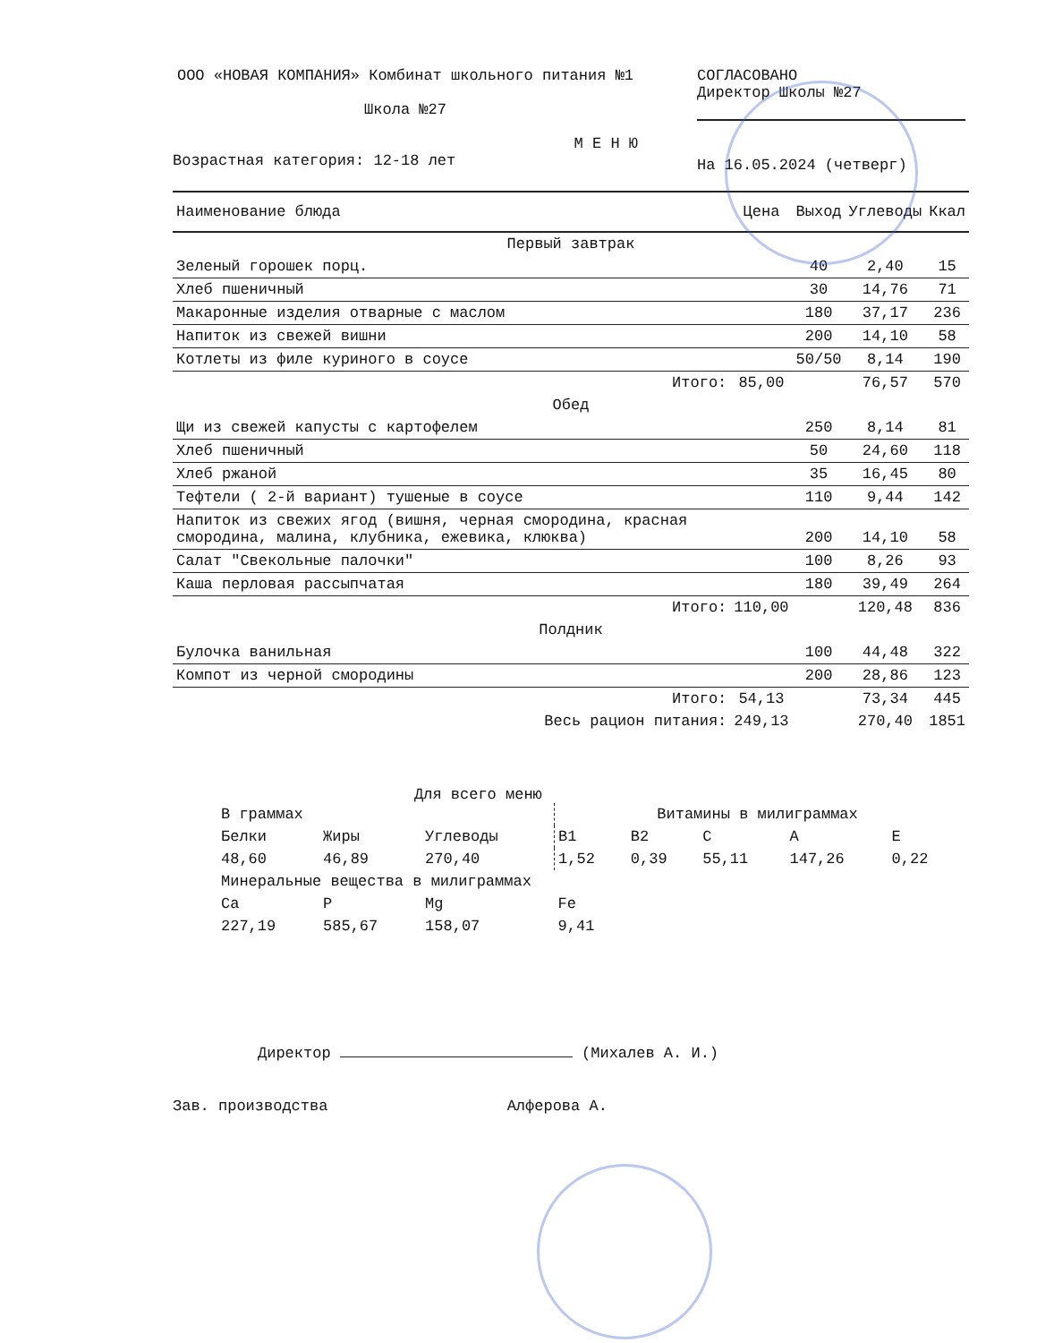ООО «НОВАЯ КОМПАНИЯ» Комбинат школьного питания №1
Школа №27
М Е Н Ю
Возрастная категория: 12-18 лет
СОГЛАСОВАНО
Директор Школы №27
На 16.05.2024 (четверг)
| Наименование блюда | Цена | Выход | Углеводы | Ккал |
| --- | --- | --- | --- | --- |
| Первый завтрак | | | | |
| Зеленый горошек порц. | | 40 | 2,40 | 15 |
| Хлеб пшеничный | | 30 | 14,76 | 71 |
| Макаронные изделия отварные с маслом | | 180 | 37,17 | 236 |
| Напиток из свежей вишни | | 200 | 14,10 | 58 |
| Котлеты из филе куриного в соусе | | 50/50 | 8,14 | 190 |
| Итого: | 85,00 | | 76,57 | 570 |
| Обед | | | | |
| Щи из свежей капусты с картофелем | | 250 | 8,14 | 81 |
| Хлеб пшеничный | | 50 | 24,60 | 118 |
| Хлеб ржаной | | 35 | 16,45 | 80 |
| Тефтели ( 2-й вариант) тушеные в соусе | | 110 | 9,44 | 142 |
| Напиток из свежих ягод (вишня, черная смородина, красная смородина, малина, клубника, ежевика, клюква) | | 200 | 14,10 | 58 |
| Салат "Свекольные палочки" | | 100 | 8,26 | 93 |
| Каша перловая рассыпчатая | | 180 | 39,49 | 264 |
| Итого: | 110,00 | | 120,48 | 836 |
| Полдник | | | | |
| Булочка ванильная | | 100 | 44,48 | 322 |
| Компот из черной смородины | | 200 | 28,86 | 123 |
| Итого: | 54,13 | | 73,34 | 445 |
| Весь рацион питания: | 249,13 | | 270,40 | 1851 |
Для всего меню
| В граммах | | | Витамины в милиграммах | | | | |
| Белки | Жиры | Углеводы | B1 | B2 | C | A | E |
| 48,60 | 46,89 | 270,40 | 1,52 | 0,39 | 55,11 | 147,26 | 0,22 |
| Минеральные вещества в милиграммах | | | | | | | |
| Ca | P | Mg | Fe | | | | |
| 227,19 | 585,67 | 158,07 | 9,41 | | | | |
Директор (Михалев А. И.)
Зав. производства Алферова А.